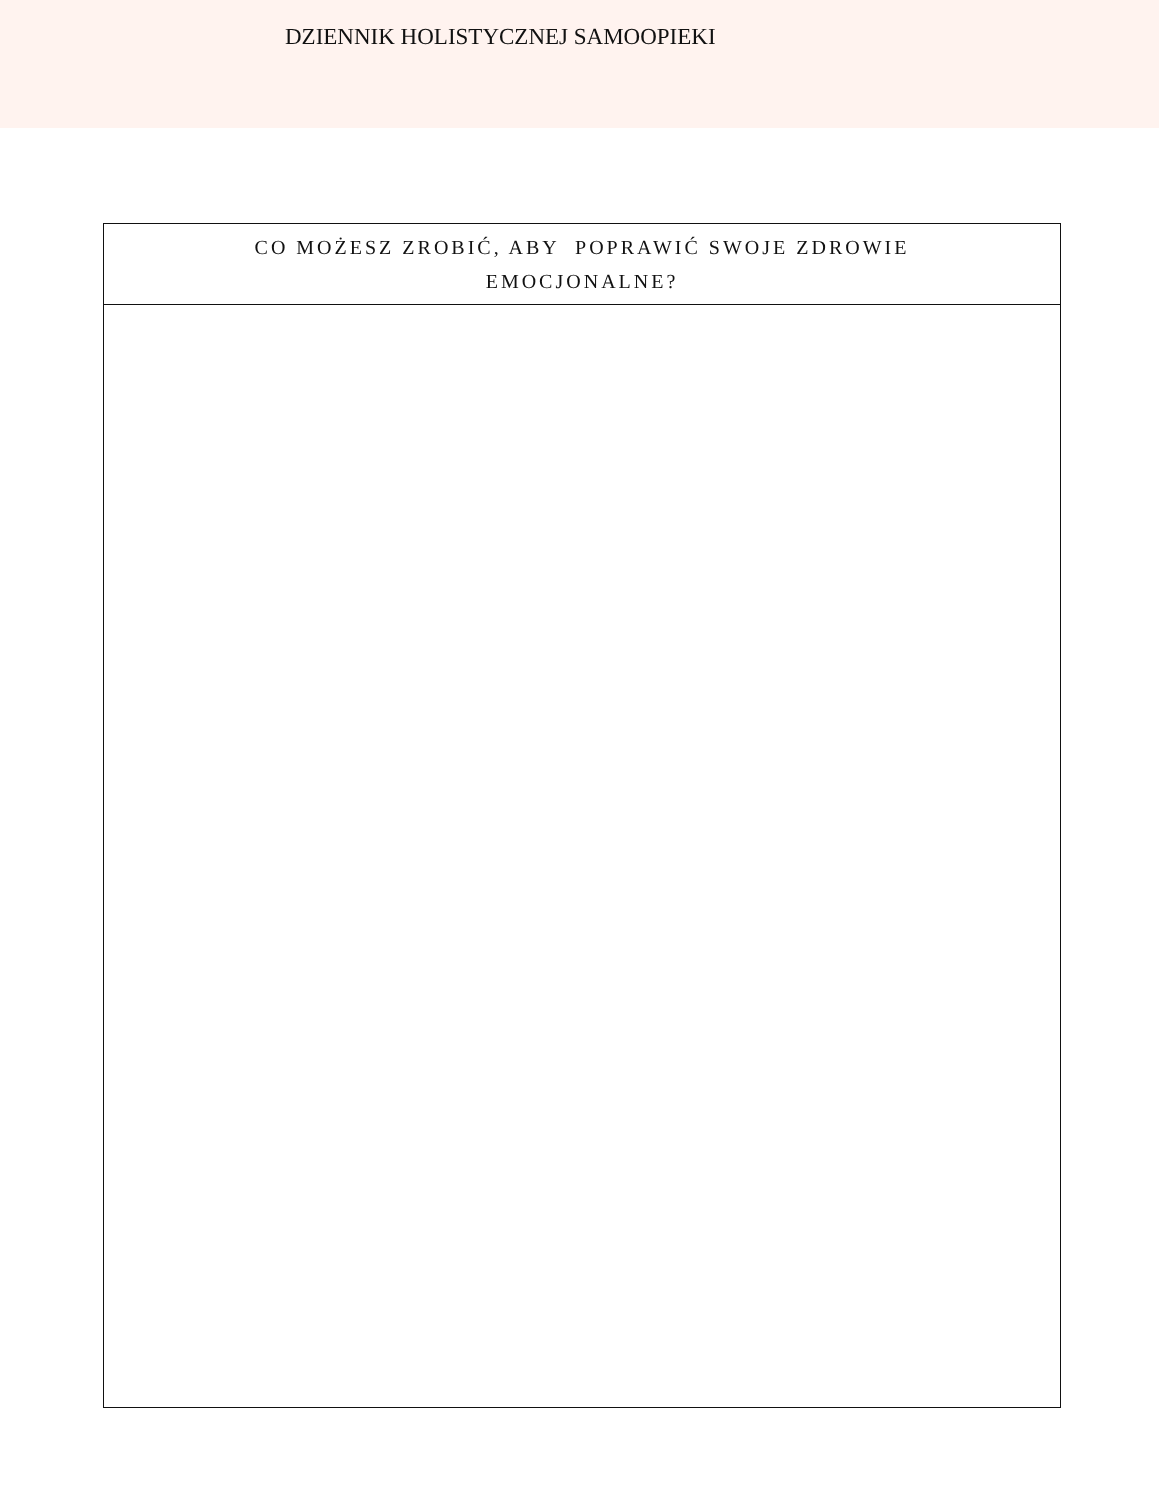DZIENNIK HOLISTYCZNEJ SAMOOPIEKI
| CO MOŻESZ ZROBIĆ, ABY POPRAWIĆ SWOJE ZDROWIE EMOCJONALNE? |
| --- |